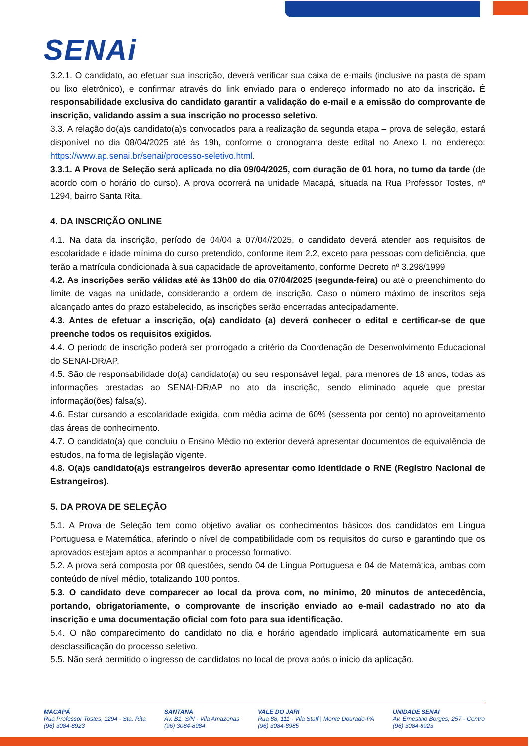SENAi
3.2.1. O candidato, ao efetuar sua inscrição, deverá verificar sua caixa de e-mails (inclusive na pasta de spam ou lixo eletrônico), e confirmar através do link enviado para o endereço informado no ato da inscrição. É responsabilidade exclusiva do candidato garantir a validação do e-mail e a emissão do comprovante de inscrição, validando assim a sua inscrição no processo seletivo.
3.3. A relação do(a)s candidato(a)s convocados para a realização da segunda etapa – prova de seleção, estará disponível no dia 08/04/2025 até às 19h, conforme o cronograma deste edital no Anexo I, no endereço: https://www.ap.senai.br/senai/processo-seletivo.html.
3.3.1. A Prova de Seleção será aplicada no dia 09/04/2025, com duração de 01 hora, no turno da tarde (de acordo com o horário do curso). A prova ocorrerá na unidade Macapá, situada na Rua Professor Tostes, nº 1294, bairro Santa Rita.
4. DA INSCRIÇÃO ONLINE
4.1. Na data da inscrição, período de 04/04 a 07/04//2025, o candidato deverá atender aos requisitos de escolaridade e idade mínima do curso pretendido, conforme item 2.2, exceto para pessoas com deficiência, que terão a matrícula condicionada à sua capacidade de aproveitamento, conforme Decreto nº 3.298/1999
4.2. As inscrições serão válidas até às 13h00 do dia 07/04/2025 (segunda-feira) ou até o preenchimento do limite de vagas na unidade, considerando a ordem de inscrição. Caso o número máximo de inscritos seja alcançado antes do prazo estabelecido, as inscrições serão encerradas antecipadamente.
4.3. Antes de efetuar a inscrição, o(a) candidato (a) deverá conhecer o edital e certificar-se de que preenche todos os requisitos exigidos.
4.4. O período de inscrição poderá ser prorrogado a critério da Coordenação de Desenvolvimento Educacional do SENAI-DR/AP.
4.5. São de responsabilidade do(a) candidato(a) ou seu responsável legal, para menores de 18 anos, todas as informações prestadas ao SENAI-DR/AP no ato da inscrição, sendo eliminado aquele que prestar informação(ões) falsa(s).
4.6. Estar cursando a escolaridade exigida, com média acima de 60% (sessenta por cento) no aproveitamento das áreas de conhecimento.
4.7. O candidato(a) que concluiu o Ensino Médio no exterior deverá apresentar documentos de equivalência de estudos, na forma de legislação vigente.
4.8. O(a)s candidato(a)s estrangeiros deverão apresentar como identidade o RNE (Registro Nacional de Estrangeiros).
5. DA PROVA DE SELEÇÃO
5.1. A Prova de Seleção tem como objetivo avaliar os conhecimentos básicos dos candidatos em Língua Portuguesa e Matemática, aferindo o nível de compatibilidade com os requisitos do curso e garantindo que os aprovados estejam aptos a acompanhar o processo formativo.
5.2. A prova será composta por 08 questões, sendo 04 de Língua Portuguesa e 04 de Matemática, ambas com conteúdo de nível médio, totalizando 100 pontos.
5.3. O candidato deve comparecer ao local da prova com, no mínimo, 20 minutos de antecedência, portando, obrigatoriamente, o comprovante de inscrição enviado ao e-mail cadastrado no ato da inscrição e uma documentação oficial com foto para sua identificação.
5.4. O não comparecimento do candidato no dia e horário agendado implicará automaticamente em sua desclassificação do processo seletivo.
5.5. Não será permitido o ingresso de candidatos no local de prova após o início da aplicação.
MACAPÁ
Rua Professor Tostes, 1294 - Sta. Rita
(96) 3084-8923
SANTANA
Av. B1, S/N - Vila Amazonas
(96) 3084-8984
VALE DO JARI
Rua 88, 111 - Vila Staff | Monte Dourado-PA
(96) 3084-8985
UNIDADE SENAI
Av. Ernestino Borges, 257 - Centro
(96) 3084-8923